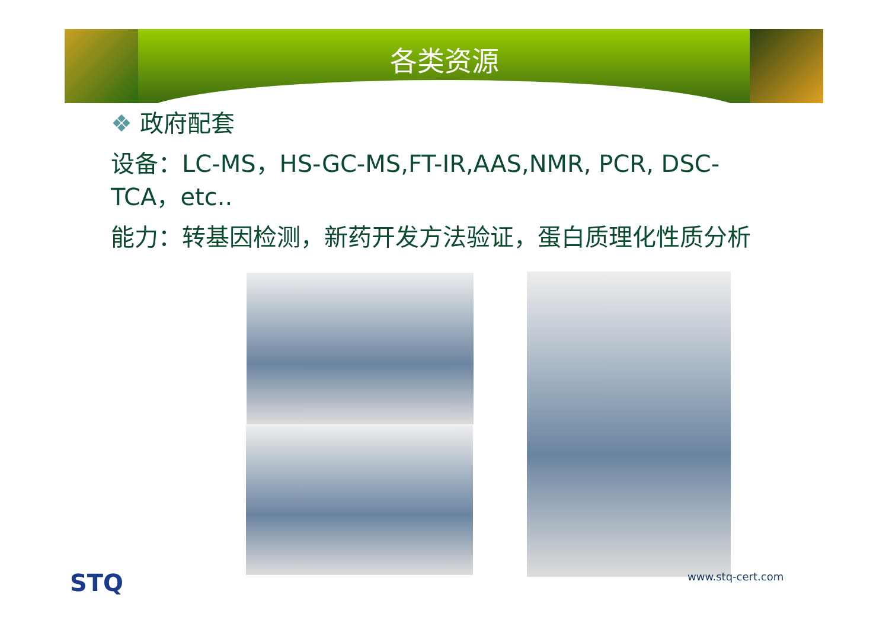各类资源
❖ 政府配套
设备：LC-MS，HS-GC-MS,FT-IR,AAS,NMR, PCR, DSC-TCA，etc..
能力：转基因检测，新药开发方法验证，蛋白质理化性质分析
STQ www.stq-cert.com